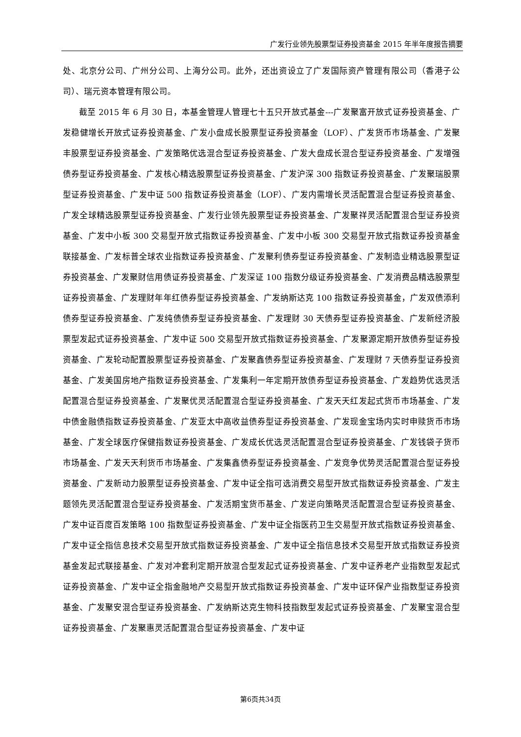广发行业领先股票型证券投资基金 2015 年半年度报告摘要
处、北京分公司、广州分公司、上海分公司。此外，还出资设立了广发国际资产管理有限公司（香港子公司）、瑞元资本管理有限公司。
截至 2015 年 6 月 30 日，本基金管理人管理七十五只开放式基金---广发聚富开放式证券投资基金、广发稳健增长开放式证券投资基金、广发小盘成长股票型证券投资基金（LOF）、广发货币市场基金、广发聚丰股票型证券投资基金、广发策略优选混合型证券投资基金、广发大盘成长混合型证券投资基金、广发增强债券型证券投资基金、广发核心精选股票型证券投资基金、广发沪深 300 指数证券投资基金、广发聚瑞股票型证券投资基金、广发中证 500 指数证券投资基金（LOF）、广发内需增长灵活配置混合型证券投资基金、广发全球精选股票型证券投资基金、广发行业领先股票型证券投资基金、广发聚祥灵活配置混合型证券投资基金、广发中小板 300 交易型开放式指数证券投资基金、广发中小板 300 交易型开放式指数证券投资基金联接基金、广发标普全球农业指数证券投资基金、广发聚利债券型证券投资基金、广发制造业精选股票型证券投资基金、广发聚财信用债证券投资基金、广发深证 100 指数分级证券投资基金、广发消费品精选股票型证券投资基金、广发理财年年红债券型证券投资基金、广发纳斯达克 100 指数证券投资基金，广发双债添利债券型证券投资基金、广发纯债债券型证券投资基金、广发理财 30 天债券型证券投资基金、广发新经济股票型发起式证券投资基金、广发中证 500 交易型开放式指数证券投资基金、广发聚源定期开放债券型证券投资基金、广发轮动配置股票型证券投资基金、广发聚鑫债券型证券投资基金、广发理财 7 天债券型证券投资基金、广发美国房地产指数证券投资基金、广发集利一年定期开放债券型证券投资基金、广发趋势优选灵活配置混合型证券投资基金、广发聚优灵活配置混合型证券投资基金、广发天天红发起式货币市场基金、广发中债金融债指数证券投资基金、广发亚太中高收益债券型证券投资基金、广发现金宝场内实时申赎货币市场基金、广发全球医疗保健指数证券投资基金、广发成长优选灵活配置混合型证券投资基金、广发钱袋子货币市场基金、广发天天利货币市场基金、广发集鑫债券型证券投资基金、广发竞争优势灵活配置混合型证券投资基金、广发新动力股票型证券投资基金、广发中证全指可选消费交易型开放式指数证券投资基金、广发主题领先灵活配置混合型证券投资基金、广发活期宝货币基金、广发逆向策略灵活配置混合型证券投资基金、广发中证百度百发策略 100 指数型证券投资基金、广发中证全指医药卫生交易型开放式指数证券投资基金、广发中证全指信息技术交易型开放式指数证券投资基金、广发中证全指信息技术交易型开放式指数证券投资基金发起式联接基金、广发对冲套利定期开放混合型发起式证券投资基金、广发中证养老产业指数型发起式证券投资基金、广发中证全指金融地产交易型开放式指数证券投资基金、广发中证环保产业指数型证券投资基金、广发聚安混合型证券投资基金、广发纳斯达克生物科技指数型发起式证券投资基金、广发聚宝混合型证券投资基金、广发聚惠灵活配置混合型证券投资基金、广发中证
第6页共34页